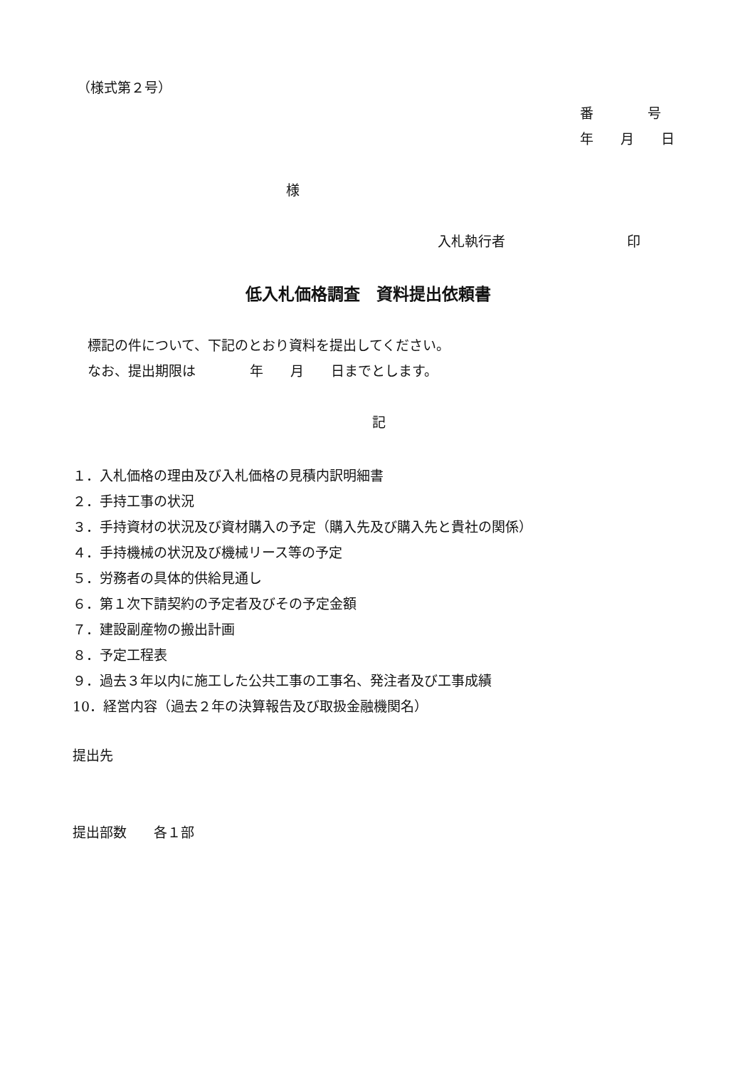（様式第２号）
番　　　　号
年　　月　　日
様
入札執行者　　　　　　　　　印
低入札価格調査　資料提出依頼書
標記の件について、下記のとおり資料を提出してください。
なお、提出期限は　　　　年　　月　　日までとします。
記
１．入札価格の理由及び入札価格の見積内訳明細書 ２．手持工事の状況 ３．手持資材の状況及び資材購入の予定（購入先及び購入先と貴社の関係） ４．手持機械の状況及び機械リース等の予定 ５．労務者の具体的供給見通し ６．第１次下請契約の予定者及びその予定金額 ７．建設副産物の搬出計画 ８．予定工程表 ９．過去３年以内に施工した公共工事の工事名、発注者及び工事成績 10．経営内容（過去２年の決算報告及び取扱金融機関名）
提出先
提出部数　　各１部